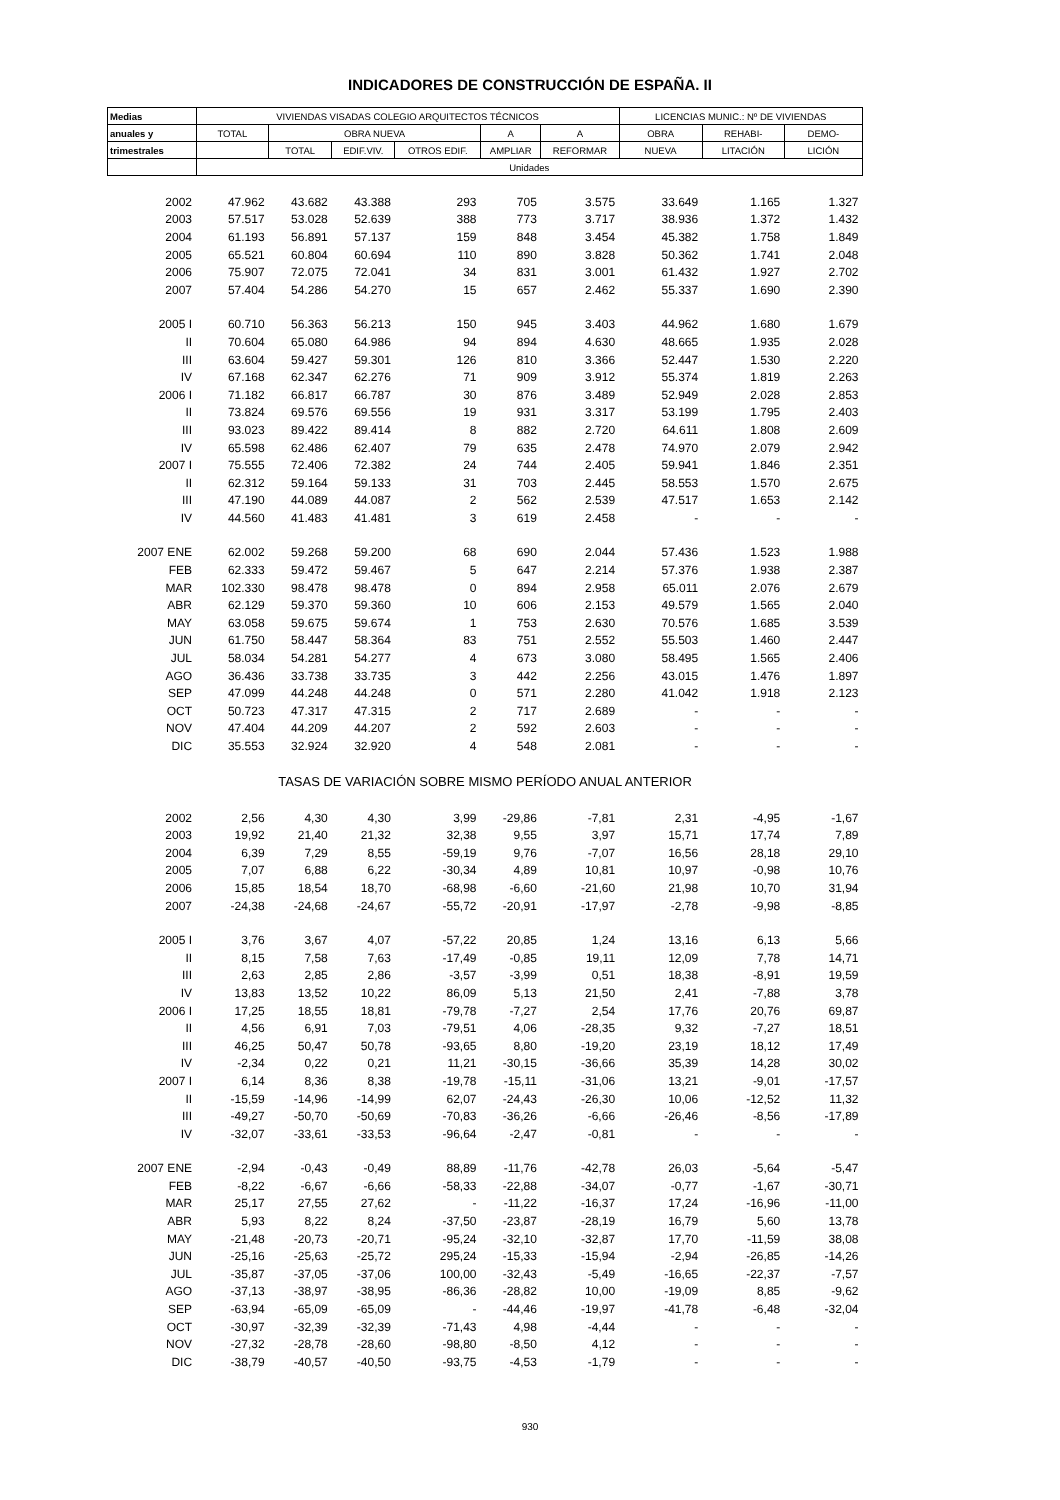INDICADORES DE CONSTRUCCIÓN DE ESPAÑA. II
| Medias | VIVIENDAS VISADAS COLEGIO ARQUITECTOS TÉCNICOS | | | | | | LICENCIAS MUNIC.: Nº DE VIVIENDAS | | |
| --- | --- | --- | --- | --- | --- | --- | --- | --- | --- |
| anuales y | TOTAL | OBRA NUEVA | | | A | A | OBRA | REHABI- | DEMO- |
| trimestrales | | TOTAL | EDIF.VIV. | OTROS EDIF. | AMPLIAR | REFORMAR | NUEVA | LITACIÓN | LICIÓN |
| | Unidades | | | | | | | | |
| 2002 | 47.962 | 43.682 | 43.388 | 293 | 705 | 3.575 | 33.649 | 1.165 | 1.327 |
| 2003 | 57.517 | 53.028 | 52.639 | 388 | 773 | 3.717 | 38.936 | 1.372 | 1.432 |
| 2004 | 61.193 | 56.891 | 57.137 | 159 | 848 | 3.454 | 45.382 | 1.758 | 1.849 |
| 2005 | 65.521 | 60.804 | 60.694 | 110 | 890 | 3.828 | 50.362 | 1.741 | 2.048 |
| 2006 | 75.907 | 72.075 | 72.041 | 34 | 831 | 3.001 | 61.432 | 1.927 | 2.702 |
| 2007 | 57.404 | 54.286 | 54.270 | 15 | 657 | 2.462 | 55.337 | 1.690 | 2.390 |
| 2005 I | 60.710 | 56.363 | 56.213 | 150 | 945 | 3.403 | 44.962 | 1.680 | 1.679 |
| II | 70.604 | 65.080 | 64.986 | 94 | 894 | 4.630 | 48.665 | 1.935 | 2.028 |
| III | 63.604 | 59.427 | 59.301 | 126 | 810 | 3.366 | 52.447 | 1.530 | 2.220 |
| IV | 67.168 | 62.347 | 62.276 | 71 | 909 | 3.912 | 55.374 | 1.819 | 2.263 |
| 2006 I | 71.182 | 66.817 | 66.787 | 30 | 876 | 3.489 | 52.949 | 2.028 | 2.853 |
| II | 73.824 | 69.576 | 69.556 | 19 | 931 | 3.317 | 53.199 | 1.795 | 2.403 |
| III | 93.023 | 89.422 | 89.414 | 8 | 882 | 2.720 | 64.611 | 1.808 | 2.609 |
| IV | 65.598 | 62.486 | 62.407 | 79 | 635 | 2.478 | 74.970 | 2.079 | 2.942 |
| 2007 I | 75.555 | 72.406 | 72.382 | 24 | 744 | 2.405 | 59.941 | 1.846 | 2.351 |
| II | 62.312 | 59.164 | 59.133 | 31 | 703 | 2.445 | 58.553 | 1.570 | 2.675 |
| III | 47.190 | 44.089 | 44.087 | 2 | 562 | 2.539 | 47.517 | 1.653 | 2.142 |
| IV | 44.560 | 41.483 | 41.481 | 3 | 619 | 2.458 | - | - | - |
| 2007 ENE | 62.002 | 59.268 | 59.200 | 68 | 690 | 2.044 | 57.436 | 1.523 | 1.988 |
| FEB | 62.333 | 59.472 | 59.467 | 5 | 647 | 2.214 | 57.376 | 1.938 | 2.387 |
| MAR | 102.330 | 98.478 | 98.478 | 0 | 894 | 2.958 | 65.011 | 2.076 | 2.679 |
| ABR | 62.129 | 59.370 | 59.360 | 10 | 606 | 2.153 | 49.579 | 1.565 | 2.040 |
| MAY | 63.058 | 59.675 | 59.674 | 1 | 753 | 2.630 | 70.576 | 1.685 | 3.539 |
| JUN | 61.750 | 58.447 | 58.364 | 83 | 751 | 2.552 | 55.503 | 1.460 | 2.447 |
| JUL | 58.034 | 54.281 | 54.277 | 4 | 673 | 3.080 | 58.495 | 1.565 | 2.406 |
| AGO | 36.436 | 33.738 | 33.735 | 3 | 442 | 2.256 | 43.015 | 1.476 | 1.897 |
| SEP | 47.099 | 44.248 | 44.248 | 0 | 571 | 2.280 | 41.042 | 1.918 | 2.123 |
| OCT | 50.723 | 47.317 | 47.315 | 2 | 717 | 2.689 | - | - | - |
| NOV | 47.404 | 44.209 | 44.207 | 2 | 592 | 2.603 | - | - | - |
| DIC | 35.553 | 32.924 | 32.920 | 4 | 548 | 2.081 | - | - | - |
| TASAS DE VARIACIÓN SOBRE MISMO PERÍODO ANUAL ANTERIOR | | | | | | | | | |
| 2002 | 2,56 | 4,30 | 4,30 | 3,99 | -29,86 | -7,81 | 2,31 | -4,95 | -1,67 |
| 2003 | 19,92 | 21,40 | 21,32 | 32,38 | 9,55 | 3,97 | 15,71 | 17,74 | 7,89 |
| 2004 | 6,39 | 7,29 | 8,55 | -59,19 | 9,76 | -7,07 | 16,56 | 28,18 | 29,10 |
| 2005 | 7,07 | 6,88 | 6,22 | -30,34 | 4,89 | 10,81 | 10,97 | -0,98 | 10,76 |
| 2006 | 15,85 | 18,54 | 18,70 | -68,98 | -6,60 | -21,60 | 21,98 | 10,70 | 31,94 |
| 2007 | -24,38 | -24,68 | -24,67 | -55,72 | -20,91 | -17,97 | -2,78 | -9,98 | -8,85 |
| 2005 I | 3,76 | 3,67 | 4,07 | -57,22 | 20,85 | 1,24 | 13,16 | 6,13 | 5,66 |
| II | 8,15 | 7,58 | 7,63 | -17,49 | -0,85 | 19,11 | 12,09 | 7,78 | 14,71 |
| III | 2,63 | 2,85 | 2,86 | -3,57 | -3,99 | 0,51 | 18,38 | -8,91 | 19,59 |
| IV | 13,83 | 13,52 | 10,22 | 86,09 | 5,13 | 21,50 | 2,41 | -7,88 | 3,78 |
| 2006 I | 17,25 | 18,55 | 18,81 | -79,78 | -7,27 | 2,54 | 17,76 | 20,76 | 69,87 |
| II | 4,56 | 6,91 | 7,03 | -79,51 | 4,06 | -28,35 | 9,32 | -7,27 | 18,51 |
| III | 46,25 | 50,47 | 50,78 | -93,65 | 8,80 | -19,20 | 23,19 | 18,12 | 17,49 |
| IV | -2,34 | 0,22 | 0,21 | 11,21 | -30,15 | -36,66 | 35,39 | 14,28 | 30,02 |
| 2007 I | 6,14 | 8,36 | 8,38 | -19,78 | -15,11 | -31,06 | 13,21 | -9,01 | -17,57 |
| II | -15,59 | -14,96 | -14,99 | 62,07 | -24,43 | -26,30 | 10,06 | -12,52 | 11,32 |
| III | -49,27 | -50,70 | -50,69 | -70,83 | -36,26 | -6,66 | -26,46 | -8,56 | -17,89 |
| IV | -32,07 | -33,61 | -33,53 | -96,64 | -2,47 | -0,81 | - | - | - |
| 2007 ENE | -2,94 | -0,43 | -0,49 | 88,89 | -11,76 | -42,78 | 26,03 | -5,64 | -5,47 |
| FEB | -8,22 | -6,67 | -6,66 | -58,33 | -22,88 | -34,07 | -0,77 | -1,67 | -30,71 |
| MAR | 25,17 | 27,55 | 27,62 | - | -11,22 | -16,37 | 17,24 | -16,96 | -11,00 |
| ABR | 5,93 | 8,22 | 8,24 | -37,50 | -23,87 | -28,19 | 16,79 | 5,60 | 13,78 |
| MAY | -21,48 | -20,73 | -20,71 | -95,24 | -32,10 | -32,87 | 17,70 | -11,59 | 38,08 |
| JUN | -25,16 | -25,63 | -25,72 | 295,24 | -15,33 | -15,94 | -2,94 | -26,85 | -14,26 |
| JUL | -35,87 | -37,05 | -37,06 | 100,00 | -32,43 | -5,49 | -16,65 | -22,37 | -7,57 |
| AGO | -37,13 | -38,97 | -38,95 | -86,36 | -28,82 | 10,00 | -19,09 | 8,85 | -9,62 |
| SEP | -63,94 | -65,09 | -65,09 | - | -44,46 | -19,97 | -41,78 | -6,48 | -32,04 |
| OCT | -30,97 | -32,39 | -32,39 | -71,43 | 4,98 | -4,44 | - | - | - |
| NOV | -27,32 | -28,78 | -28,60 | -98,80 | -8,50 | 4,12 | - | - | - |
| DIC | -38,79 | -40,57 | -40,50 | -93,75 | -4,53 | -1,79 | - | - | - |
930